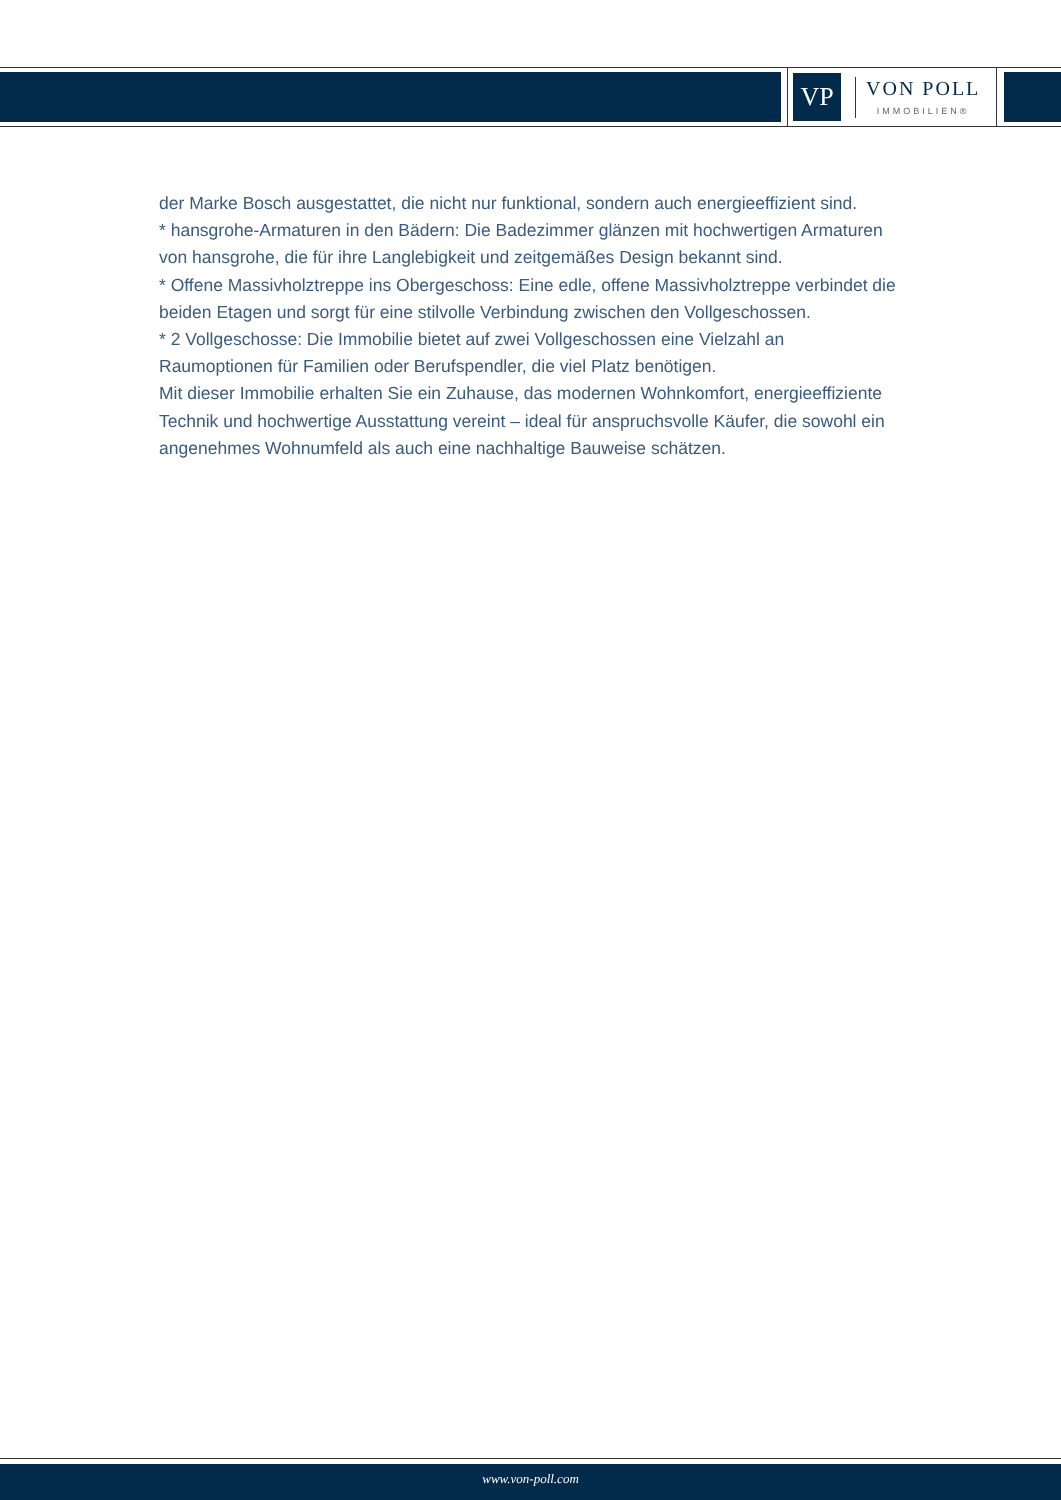VP
VON POLL
IMMOBILIEN®
der Marke Bosch ausgestattet, die nicht nur funktional, sondern auch energieeffizient sind.
* hansgrohe-Armaturen in den Bädern: Die Badezimmer glänzen mit hochwertigen Armaturen von hansgrohe, die für ihre Langlebigkeit und zeitgemäßes Design bekannt sind.
* Offene Massivholztreppe ins Obergeschoss: Eine edle, offene Massivholztreppe verbindet die beiden Etagen und sorgt für eine stilvolle Verbindung zwischen den Vollgeschossen.
* 2 Vollgeschosse: Die Immobilie bietet auf zwei Vollgeschossen eine Vielzahl an Raumoptionen für Familien oder Berufspendler, die viel Platz benötigen.
Mit dieser Immobilie erhalten Sie ein Zuhause, das modernen Wohnkomfort, energieeffiziente Technik und hochwertige Ausstattung vereint – ideal für anspruchsvolle Käufer, die sowohl ein angenehmes Wohnumfeld als auch eine nachhaltige Bauweise schätzen.
www.von-poll.com